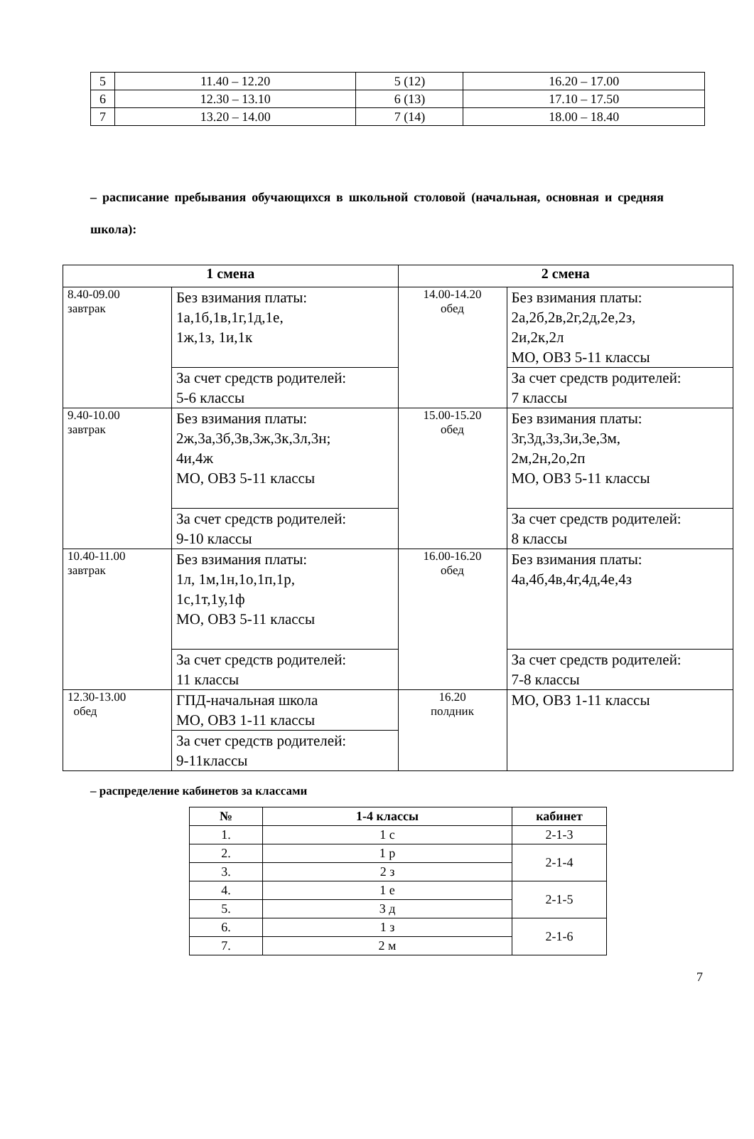| 5 | 11.40 – 12.20 | 5 (12) | 16.20 – 17.00 |
| 6 | 12.30 – 13.10 | 6 (13) | 17.10 – 17.50 |
| 7 | 13.20 – 14.00 | 7 (14) | 18.00 – 18.40 |
– расписание пребывания обучающихся в школьной столовой (начальная, основная и средняя школа):
| 1 смена | | 2 смена | |
| --- | --- | --- | --- |
| 8.40-09.00 завтрак | Без взимания платы: 1а,1б,1в,1г,1д,1е, 1ж,1з, 1и,1к | 14.00-14.20 обед | Без взимания платы: 2а,2б,2в,2г,2д,2е,2з, 2и,2к,2л МО, ОВЗ 5-11 классы |
| | За счет средств родителей: 5-6 классы | | За счет средств родителей: 7 классы |
| 9.40-10.00 завтрак | Без взимания платы: 2ж,3а,3б,3в,3ж,3к,3л,3н; 4и,4ж МО, ОВЗ 5-11 классы | 15.00-15.20 обед | Без взимания платы: 3г,3д,3з,3и,3е,3м, 2м,2н,2о,2п МО, ОВЗ 5-11 классы |
| | За счет средств родителей: 9-10 классы | | За счет средств родителей: 8 классы |
| 10.40-11.00 завтрак | Без взимания платы: 1л, 1м,1н,1о,1п,1р, 1с,1т,1у,1ф МО, ОВЗ 5-11 классы | 16.00-16.20 обед | Без взимания платы: 4а,4б,4в,4г,4д,4е,4з |
| | За счет средств родителей: 11 классы | | За счет средств родителей: 7-8 классы |
| 12.30-13.00 обед | ГПД-начальная школа МО, ОВЗ 1-11 классы | 16.20 полдник | МО, ОВЗ 1-11 классы |
| | За счет средств родителей: 9-11классы | | |
– распределение кабинетов за классами
| № | 1-4 классы | кабинет |
| --- | --- | --- |
| 1. | 1 с | 2-1-3 |
| 2. | 1 р | 2-1-4 |
| 3. | 2 з | |
| 4. | 1 е | 2-1-5 |
| 5. | 3 д | |
| 6. | 1 з | 2-1-6 |
| 7. | 2 м | |
7